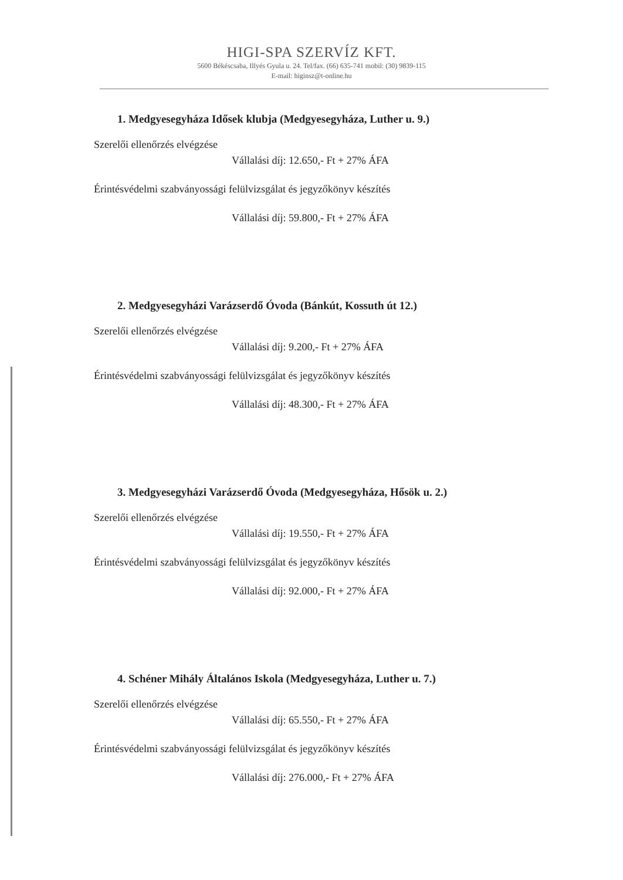HIGI-SPA SZERVÍZ KFT.
5600 Békéscsaba, Illyés Gyula u. 24. Tel/fax. (66) 635-741 mobil: (30) 9839-115
E-mail: higinsz@t-online.hu
1. Medgyesegyháza Idősek klubja (Medgyesegyháza, Luther u. 9.)
Szerelői ellenőrzés elvégzése
Vállalási díj: 12.650,- Ft + 27% ÁFA
Érintésvédelmi szabványossági felülvizsgálat és jegyzőkönyv készítés
Vállalási díj: 59.800,- Ft + 27% ÁFA
2. Medgyesegyházi Varázserdő Óvoda (Bánkút, Kossuth út 12.)
Szerelői ellenőrzés elvégzése
Vállalási díj: 9.200,- Ft + 27% ÁFA
Érintésvédelmi szabványossági felülvizsgálat és jegyzőkönyv készítés
Vállalási díj: 48.300,- Ft + 27% ÁFA
3. Medgyesegyházi Varázserdő Óvoda (Medgyesegyháza, Hősök u. 2.)
Szerelői ellenőrzés elvégzése
Vállalási díj: 19.550,- Ft + 27% ÁFA
Érintésvédelmi szabványossági felülvizsgálat és jegyzőkönyv készítés
Vállalási díj: 92.000,- Ft + 27% ÁFA
4. Schéner Mihály Általános Iskola (Medgyesegyháza, Luther u. 7.)
Szerelői ellenőrzés elvégzése
Vállalási díj: 65.550,- Ft + 27% ÁFA
Érintésvédelmi szabványossági felülvizsgálat és jegyzőkönyv készítés
Vállalási díj: 276.000,- Ft + 27% ÁFA